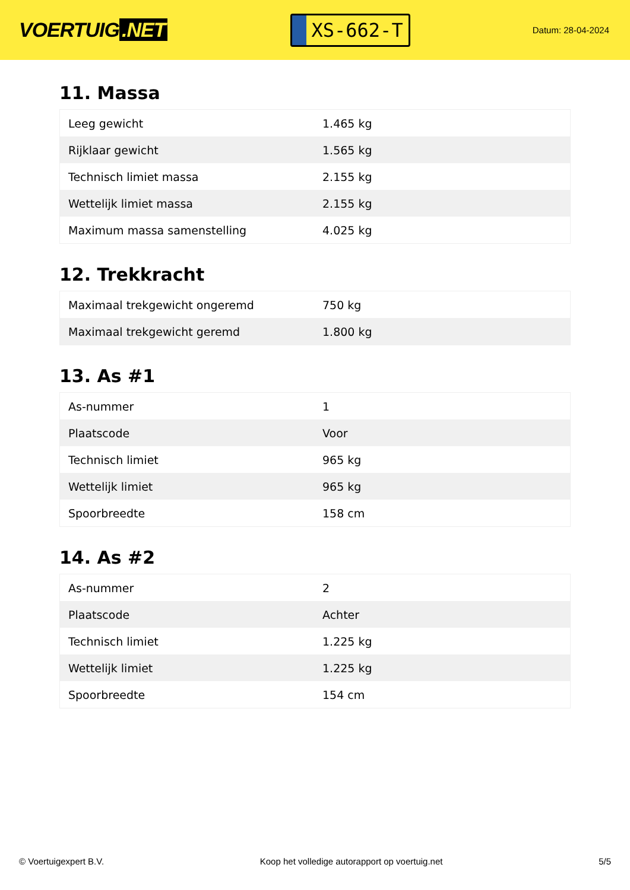VOERTUIG.NET
XS-662-T
Datum: 28-04-2024
11. Massa
| Leeg gewicht | 1.465 kg |
| Rijklaar gewicht | 1.565 kg |
| Technisch limiet massa | 2.155 kg |
| Wettelijk limiet massa | 2.155 kg |
| Maximum massa samenstelling | 4.025 kg |
12. Trekkracht
| Maximaal trekgewicht ongeremd | 750 kg |
| Maximaal trekgewicht geremd | 1.800 kg |
13. As #1
| As-nummer | 1 |
| Plaatscode | Voor |
| Technisch limiet | 965 kg |
| Wettelijk limiet | 965 kg |
| Spoorbreedte | 158 cm |
14. As #2
| As-nummer | 2 |
| Plaatscode | Achter |
| Technisch limiet | 1.225 kg |
| Wettelijk limiet | 1.225 kg |
| Spoorbreedte | 154 cm |
© Voertuigexpert B.V. Koop het volledige autorapport op voertuig.net 5/5